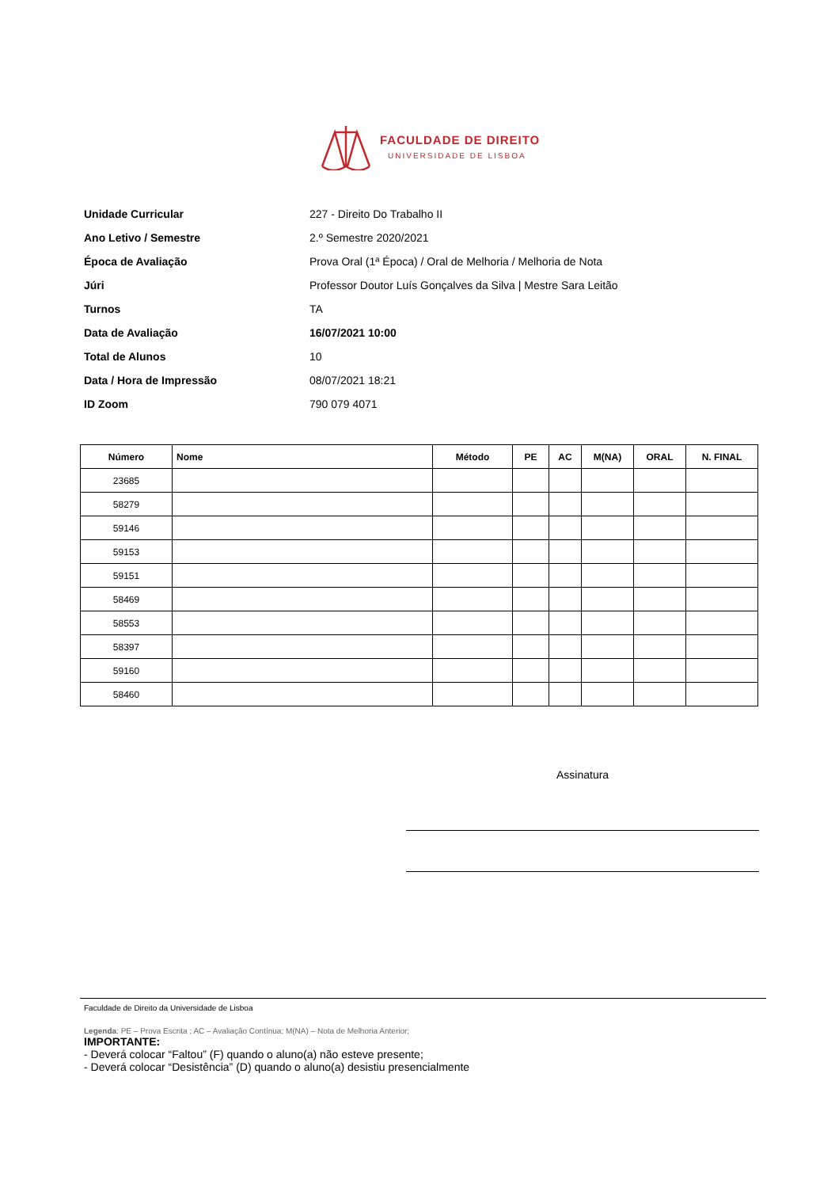FACULDADE DE DIREITO
UNIVERSIDADE DE LISBOA
Unidade Curricular 227 - Direito Do Trabalho II
Ano Letivo / Semestre 2.º Semestre 2020/2021
Época de Avaliação Prova Oral (1ª Época) / Oral de Melhoria / Melhoria de Nota
Júri Professor Doutor Luís Gonçalves da Silva | Mestre Sara Leitão
Turnos TA
Data de Avaliação 16/07/2021 10:00
Total de Alunos 10
Data / Hora de Impressão 08/07/2021 18:21
ID Zoom 790 079 4071
| Número | Nome | Método | PE | AC | M(NA) | ORAL | N. FINAL |
| --- | --- | --- | --- | --- | --- | --- | --- |
| 23685 | | | | | | | |
| 58279 | | | | | | | |
| 59146 | | | | | | | |
| 59153 | | | | | | | |
| 59151 | | | | | | | |
| 58469 | | | | | | | |
| 58553 | | | | | | | |
| 58397 | | | | | | | |
| 59160 | | | | | | | |
| 58460 | | | | | | | |
Assinatura
Faculdade de Direito da Universidade de Lisboa
Legenda: PE – Prova Escrita ; AC – Avaliação Contínua; M(NA) – Nota de Melhoria Anterior;
IMPORTANTE:
- Deverá colocar “Faltou” (F) quando o aluno(a) não esteve presente;
- Deverá colocar “Desistência” (D) quando o aluno(a) desistiu presencialmente